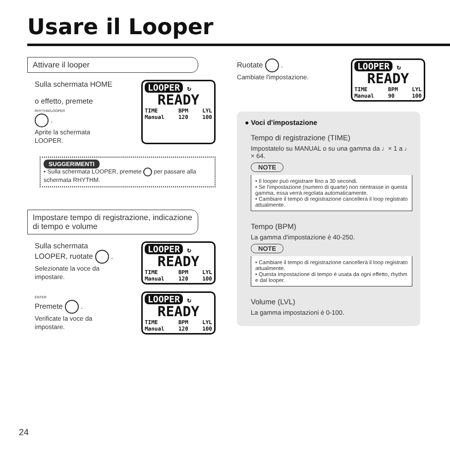Usare il Looper
Attivare il looper
Sulla schermata HOME
o effetto, premete
RHYTHM/LOOPER
.
Aprite la schermata
LOOPER.
LOOPER ↻
READY
TIME
Manual BPM
120 LYL
100
SUGGERIMENTI
• Sulla schermata LOOPER, premete per passare alla schermata RHYTHM.
Impostare tempo di registrazione, indicazione di tempo e volume
Sulla schermata
LOOPER, ruotate .
Selezionate la voce da
impostare.
LOOPER ↻
READY
TIME
Manual BPM
120 LYL
100
ENTER
Premete .
Verificate la voce da
impostare.
LOOPER ↻
READY
TIME
Manual BPM
120 LYL
100
Ruotate .
Cambiate l'impostazione.
LOOPER ↻
READY
TIME
Manual BPM
90 LYL
100
● Voci d'impostazione
Tempo di registrazione (TIME)
Impostatelo su MANUAL o su una gamma da ♩× 1 a ♩ × 64.
NOTE
• Il looper può registrare fino a 30 secondi.
• Se l'impostazione (numero di quarte) non rientrasse in questa gamma, essa verrà regolata automaticamente.
• Cambiare il tempo di registrazione cancellerà il loop registrato attualmente.
Tempo (BPM)
La gamma d'impostazione è 40-250.
NOTE
• Cambiare il tempo di registrazione cancellerà il loop registrato attualmente.
• Questa impostazione di tempo è usata da ogni effetto, rhythm e dal looper.
Volume (LVL)
La gamma impostazioni è 0-100.
24